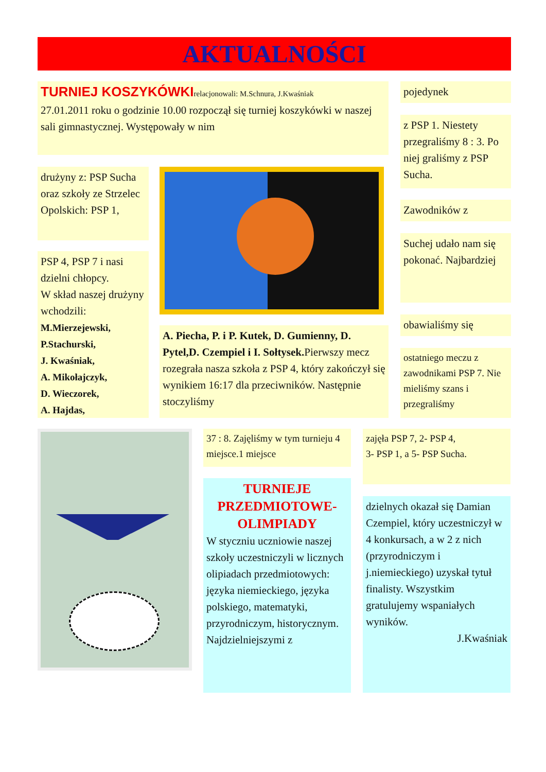AKTUALNOŚCI
TURNIEJ KOSZYKÓWKI
relacjonowali: M.Schnura, J.Kwaśniak
27.01.2011 roku o godzinie 10.00 rozpoczął się turniej koszykówki w naszej sali gimnastycznej. Występowały w nim
drużyny z: PSP Sucha oraz szkoły ze Strzelec Opolskich: PSP 1,
PSP 4, PSP 7 i nasi dzielni chłopcy.
W skład naszej drużyny wchodzili:
M.Mierzejewski,
P.Stachurski,
J. Kwaśniak,
A. Mikołajczyk,
D. Wieczorek,
A. Hajdas,
A. Piecha, P. i P. Kutek, D. Gumienny, D. Pytel,D. Czempiel i I. Sołtysek. Pierwszy mecz rozegrała nasza szkoła z PSP 4, który zakończył się wynikiem 16:17 dla przeciwników. Następnie stoczyliśmy
pojedynek
z PSP 1. Niestety przegraliśmy 8 : 3. Po niej graliśmy z PSP Sucha.
Zawodników z
Suchej udało nam się pokonać. Najbardziej
obawialiśmy się
ostatniego meczu z zawodnikami PSP 7. Nie mieliśmy szans i przegraliśmy
37 : 8. Zajęliśmy w tym turnieju 4 miejsce.1 miejsce
zajęła PSP 7, 2- PSP 4,
3- PSP 1, a 5- PSP Sucha.
TURNIEJE PRZEDMIOTOWE-OLIMPIADY
W styczniu uczniowie naszej szkoły uczestniczyli w licznych olipiadach przedmiotowych: języka niemieckiego, języka polskiego, matematyki, przyrodniczym, historycznym. Najdzielniejszymi z
dzielnych okazał się Damian Czempiel, który uczestniczył w 4 konkursach, a w 2 z nich (przyrodniczym i j.niemieckiego) uzyskał tytuł finalisty. Wszystkim gratulujemy wspaniałych wyników.
J.Kwaśniak